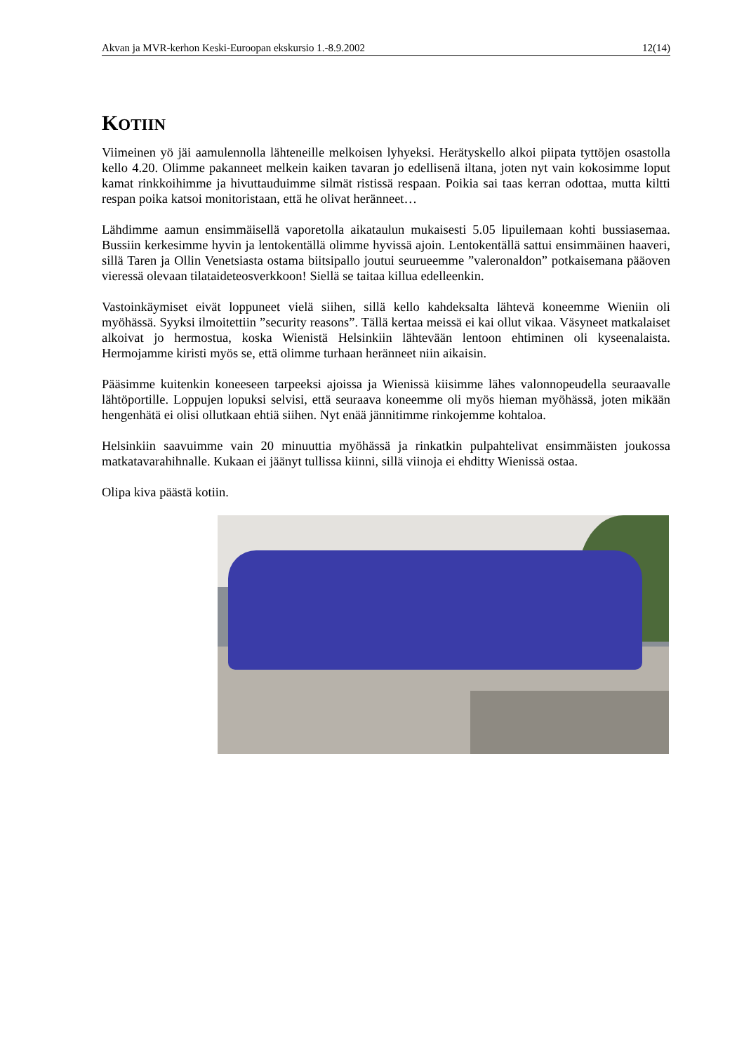Akvan ja MVR-kerhon Keski-Euroopan ekskursio 1.-8.9.2002 12(14)
KOTIIN
Viimeinen yö jäi aamulennolla lähteneille melkoisen lyhyeksi. Herätyskello alkoi piipata tyttöjen osastolla kello 4.20. Olimme pakanneet melkein kaiken tavaran jo edellisenä iltana, joten nyt vain kokosimme loput kamat rinkkoihimme ja hivuttauduimme silmät ristissä respaan. Poikia sai taas kerran odottaa, mutta kiltti respan poika katsoi monitoristaan, että he olivat heränneet…
Lähdimme aamun ensimmäisellä vaporetolla aikataulun mukaisesti 5.05 lipuilemaan kohti bussiasemaa. Bussiin kerkesimme hyvin ja lentokentällä olimme hyvissä ajoin. Lentokentällä sattui ensimmäinen haaveri, sillä Taren ja Ollin Venetsiasta ostama biitsipallo joutui seurueemme ”valeronaldon” potkaisemana pääoven vieressä olevaan tilataideteosverkkoon! Siellä se taitaa killua edelleenkin.
Vastoinkäymiset eivät loppuneet vielä siihen, sillä kello kahdeksalta lähtevä koneemme Wieniin oli myöhässä. Syyksi ilmoitettiin ”security reasons”. Tällä kertaa meissä ei kai ollut vikaa. Väsyneet matkalaiset alkoivat jo hermostua, koska Wienistä Helsinkiin lähtevään lentoon ehtiminen oli kyseenalaista. Hermojamme kiristi myös se, että olimme turhaan heränneet niin aikaisin.
Pääsimme kuitenkin koneeseen tarpeeksi ajoissa ja Wienissä kiisimme lähes valonnopeudella seuraavalle lähtöportille. Loppujen lopuksi selvisi, että seuraava koneemme oli myös hieman myöhässä, joten mikään hengenhätä ei olisi ollutkaan ehtiä siihen. Nyt enää jännitimme rinkojemme kohtaloa.
Helsinkiin saavuimme vain 20 minuuttia myöhässä ja rinkatkin pulpahtelivat ensimmäisten joukossa matkatavarahihnalle. Kukaan ei jäänyt tullissa kiinni, sillä viinoja ei ehditty Wienissä ostaa.
Olipa kiva päästä kotiin.